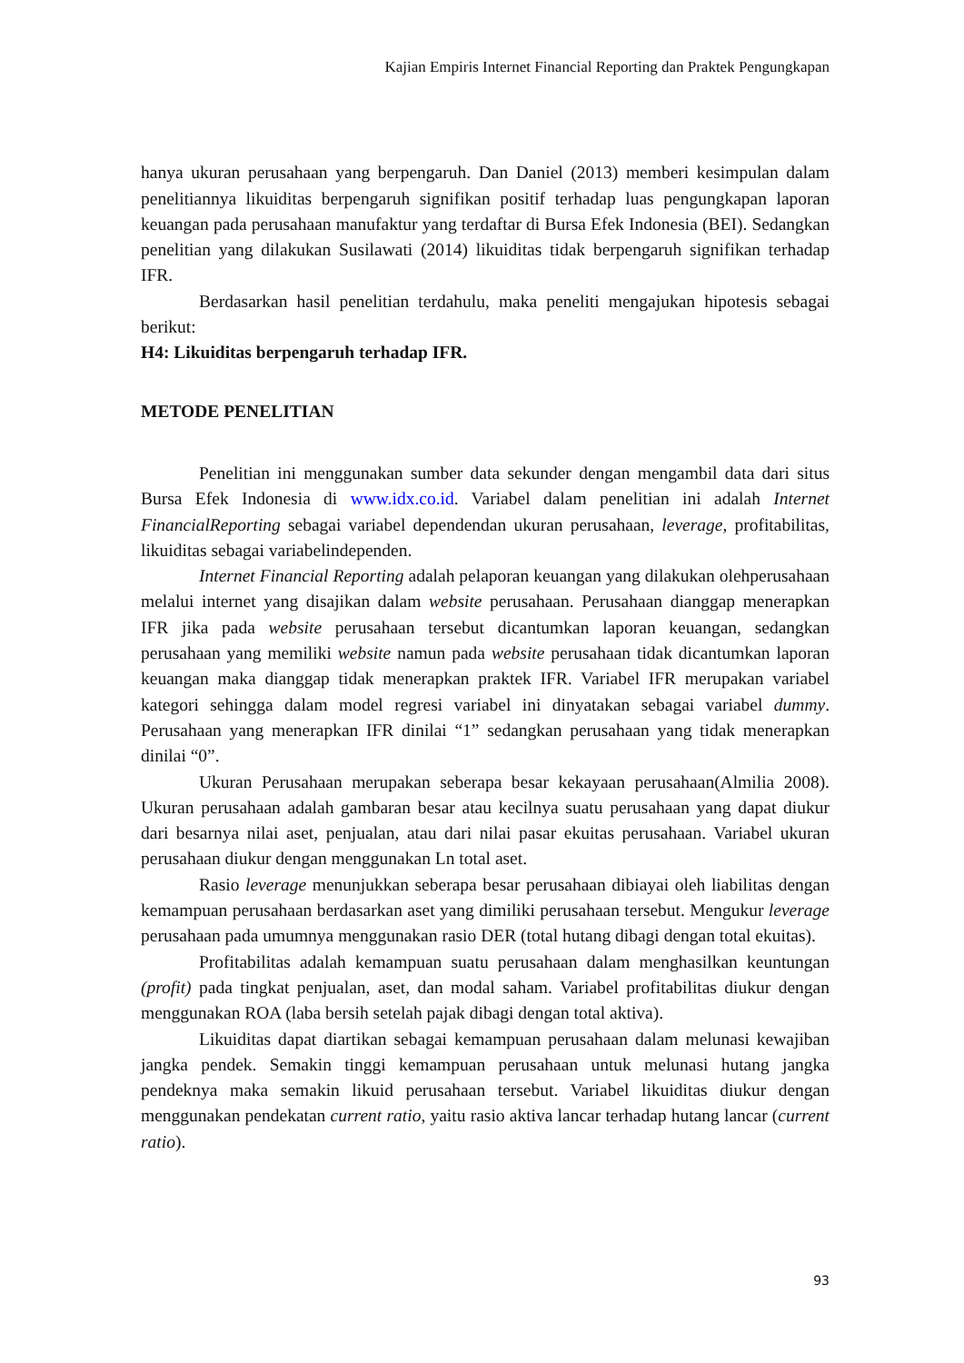Kajian Empiris Internet Financial Reporting dan Praktek Pengungkapan
hanya ukuran perusahaan yang berpengaruh. Dan Daniel (2013) memberi kesimpulan dalam penelitiannya likuiditas berpengaruh signifikan positif terhadap luas pengungkapan laporan keuangan pada perusahaan manufaktur yang terdaftar di Bursa Efek Indonesia (BEI). Sedangkan penelitian yang dilakukan Susilawati (2014) likuiditas tidak berpengaruh signifikan terhadap IFR.
Berdasarkan hasil penelitian terdahulu, maka peneliti mengajukan hipotesis sebagai berikut:
H4: Likuiditas berpengaruh terhadap IFR.
METODE PENELITIAN
Penelitian ini menggunakan sumber data sekunder dengan mengambil data dari situs Bursa Efek Indonesia di www.idx.co.id. Variabel dalam penelitian ini adalah Internet FinancialReporting sebagai variabel dependendan ukuran perusahaan, leverage, profitabilitas, likuiditas sebagai variabelindependen.
Internet Financial Reporting adalah pelaporan keuangan yang dilakukan olehperusahaan melalui internet yang disajikan dalam website perusahaan. Perusahaan dianggap menerapkan IFR jika pada website perusahaan tersebut dicantumkan laporan keuangan, sedangkan perusahaan yang memiliki website namun pada website perusahaan tidak dicantumkan laporan keuangan maka dianggap tidak menerapkan praktek IFR. Variabel IFR merupakan variabel kategori sehingga dalam model regresi variabel ini dinyatakan sebagai variabel dummy. Perusahaan yang menerapkan IFR dinilai “1” sedangkan perusahaan yang tidak menerapkan dinilai “0”.
Ukuran Perusahaan merupakan seberapa besar kekayaan perusahaan(Almilia 2008). Ukuran perusahaan adalah gambaran besar atau kecilnya suatu perusahaan yang dapat diukur dari besarnya nilai aset, penjualan, atau dari nilai pasar ekuitas perusahaan. Variabel ukuran perusahaan diukur dengan menggunakan Ln total aset.
Rasio leverage menunjukkan seberapa besar perusahaan dibiayai oleh liabilitas dengan kemampuan perusahaan berdasarkan aset yang dimiliki perusahaan tersebut. Mengukur leverage perusahaan pada umumnya menggunakan rasio DER (total hutang dibagi dengan total ekuitas).
Profitabilitas adalah kemampuan suatu perusahaan dalam menghasilkan keuntungan (profit) pada tingkat penjualan, aset, dan modal saham. Variabel profitabilitas diukur dengan menggunakan ROA (laba bersih setelah pajak dibagi dengan total aktiva).
Likuiditas dapat diartikan sebagai kemampuan perusahaan dalam melunasi kewajiban jangka pendek. Semakin tinggi kemampuan perusahaan untuk melunasi hutang jangka pendeknya maka semakin likuid perusahaan tersebut. Variabel likuiditas diukur dengan menggunakan pendekatan current ratio, yaitu rasio aktiva lancar terhadap hutang lancar (current ratio).
93